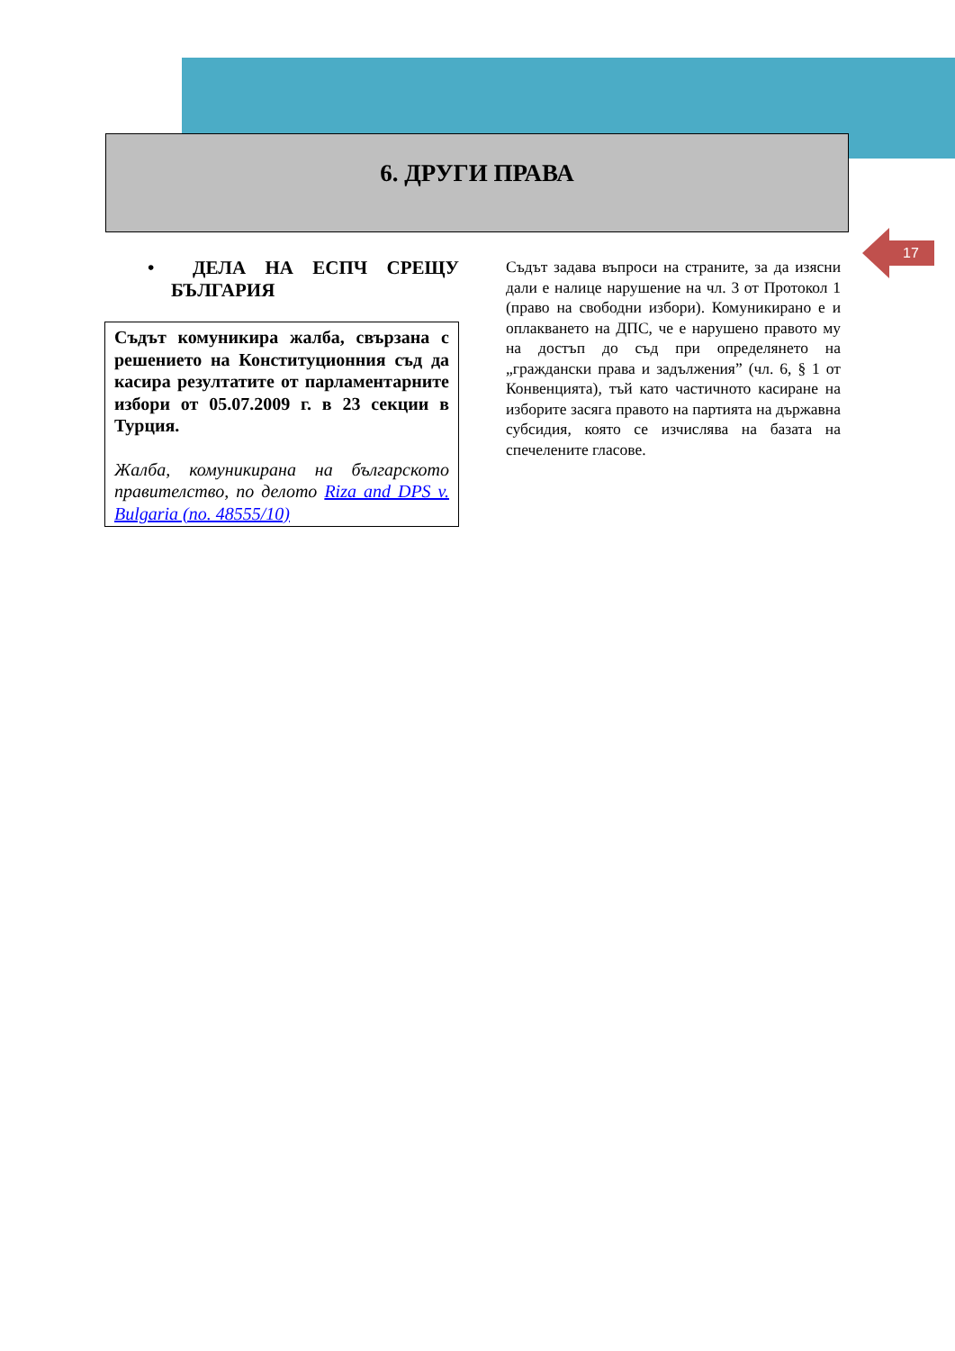6. ДРУГИ ПРАВА
17
• ДЕЛА НА ЕСПЧ СРЕЩУ БЪЛГАРИЯ
Съдът комуникира жалба, свързана с решението на Конституционния съд да касира резултатите от парламентарните избори от 05.07.2009 г. в 23 секции в Турция.
Жалба, комуникирана на българското правителство, по делото Riza and DPS v. Bulgaria (no. 48555/10)
Съдът задава въпроси на страните, за да изясни дали е налице нарушение на чл. 3 от Протокол 1 (право на свободни избори). Комуникирано е и оплакването на ДПС, че е нарушено правото му на достъп до съд при определянето на „граждански права и задължения” (чл. 6, § 1 от Конвенцията), тъй като частичното касиране на изборите засяга правото на партията на държавна субсидия, която се изчислява на базата на спечелените гласове.